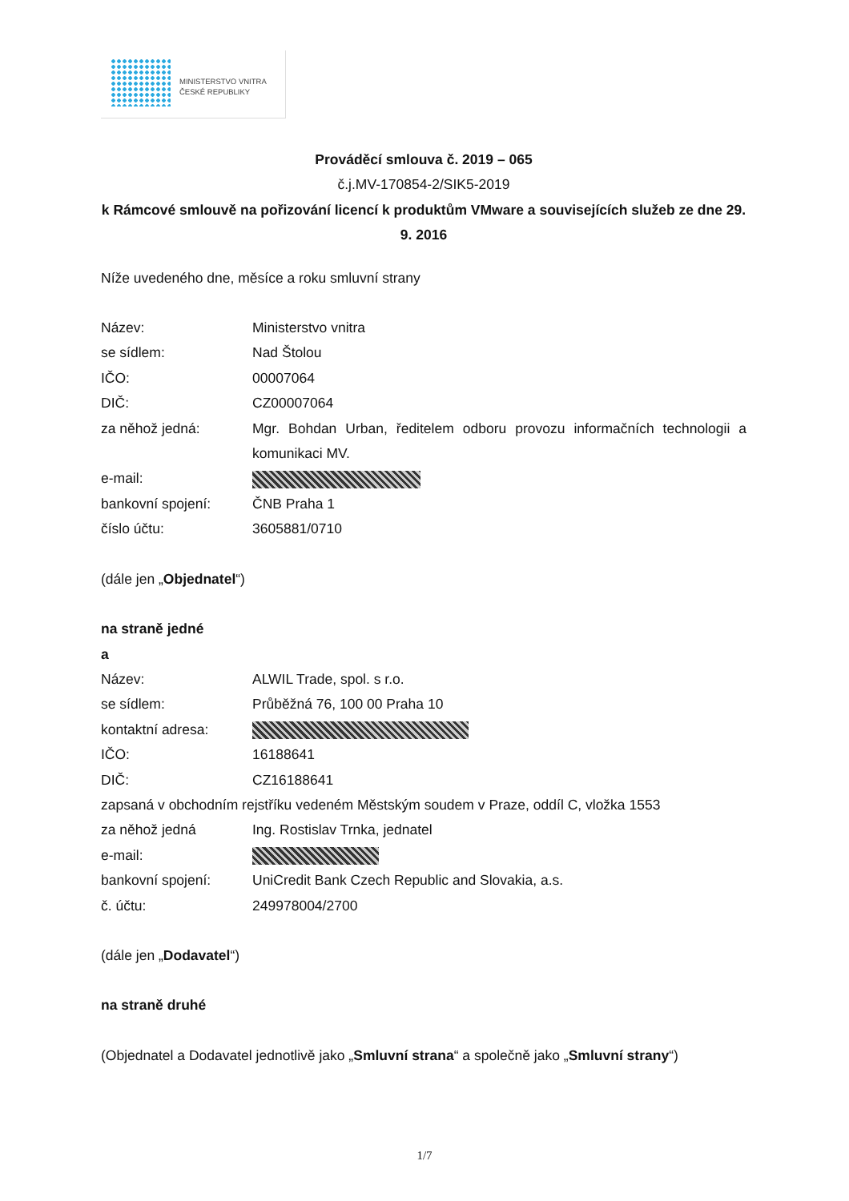MINISTERSTVO VNITRA
ČESKÉ REPUBLIKY
Prováděcí smlouva č. 2019 – 065
č.j.MV-170854-2/SIK5-2019
k Rámcové smlouvě na pořizování licencí k produktům VMware a souvisejících služeb ze dne 29. 9. 2016
Níže uvedeného dne, měsíce a roku smluvní strany
Název: Ministerstvo vnitra
se sídlem: Nad Štolou
IČO: 00007064
DIČ: CZ00007064
za něhož jedná: Mgr. Bohdan Urban, ředitelem odboru provozu informačních technologii a komunikaci MV.
e-mail:
bankovní spojení: ČNB Praha 1
číslo účtu: 3605881/0710
(dále jen „Objednatel“)
na straně jedné
a
Název: ALWIL Trade, spol. s r.o.
se sídlem: Průběžná 76, 100 00 Praha 10
kontaktní adresa:
IČO: 16188641
DIČ: CZ16188641
zapsaná v obchodním rejstříku vedeném Městským soudem v Praze, oddíl C, vložka 1553
za něhož jedná Ing. Rostislav Trnka, jednatel
e-mail:
bankovní spojení: UniCredit Bank Czech Republic and Slovakia, a.s.
č. účtu: 249978004/2700
(dále jen „Dodavatel“)
na straně druhé
(Objednatel a Dodavatel jednotlivě jako „Smluvní strana“ a společně jako „Smluvní strany“)
1/7